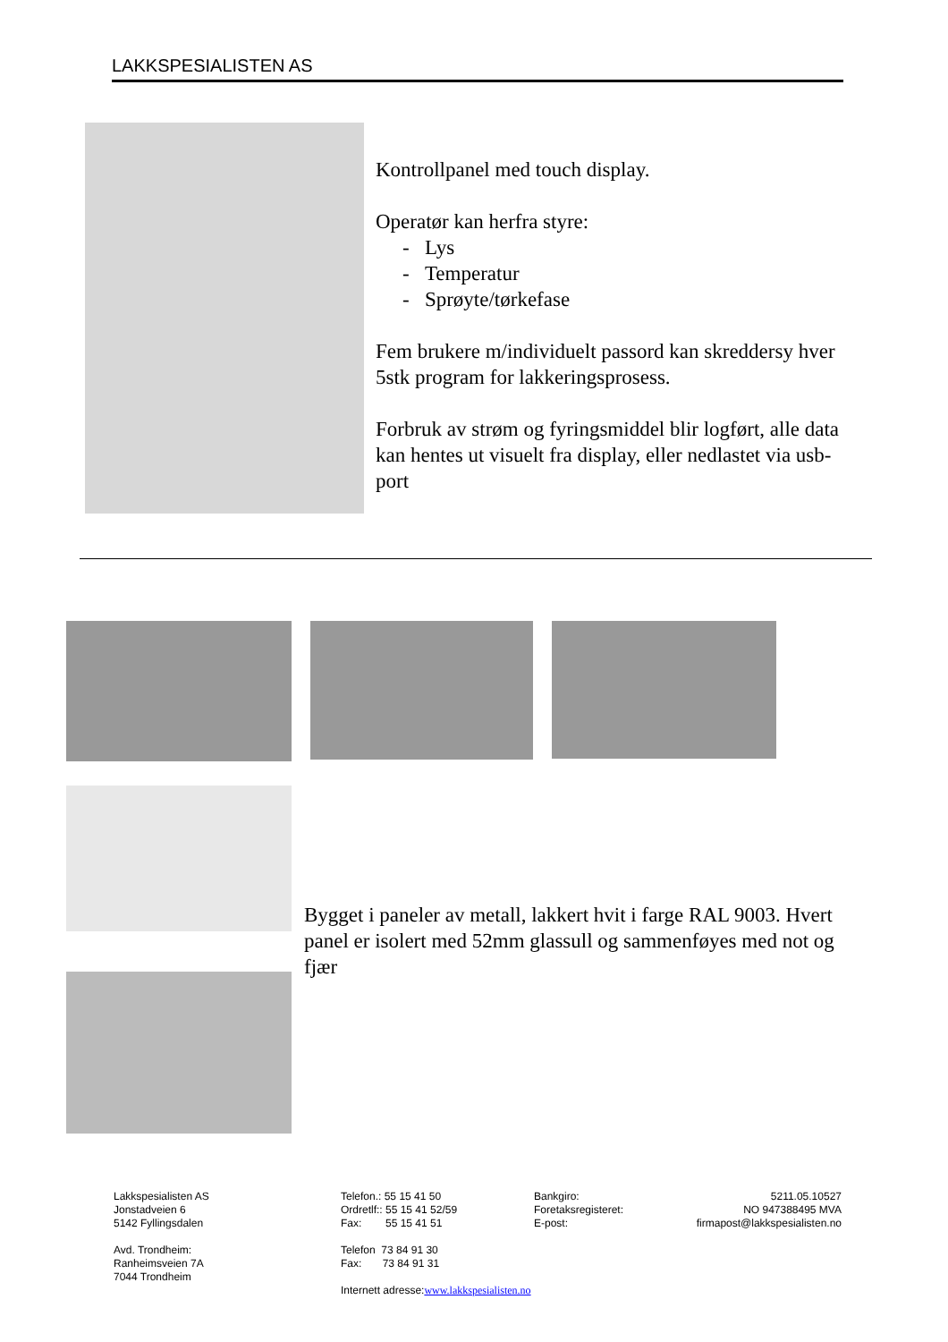LAKKSPESIALISTEN AS
Kontrollpanel med touch display.
Operatør kan herfra styre:
- Lys
- Temperatur
- Sprøyte/tørkefase
Fem brukere m/individuelt passord kan skreddersy hver 5stk program for lakkeringsprosess.
Forbruk av strøm og fyringsmiddel blir logført, alle data kan hentes ut visuelt fra display, eller nedlastet via usb-port
Bygget i paneler av metall, lakkert hvit i farge RAL 9003. Hvert panel er isolert med 52mm glassull og sammenføyes med not og fjær
Lakkspesialisten AS
Jonstadveien 6
5142 Fyllingsdalen
Avd. Trondheim:
Ranheimsveien 7A
7044 Trondheim
Telefon.: 55 15 41 50
Ordretlf:: 55 15 41 52/59
Fax: 55 15 41 51
Telefon 73 84 91 30
Fax: 73 84 91 31
Internett adresse:www.lakkspesialisten.no
Bankgiro:
Foretaksregisteret:
E-post:
5211.05.10527
NO 947388495 MVA
firmapost@lakkspesialisten.no